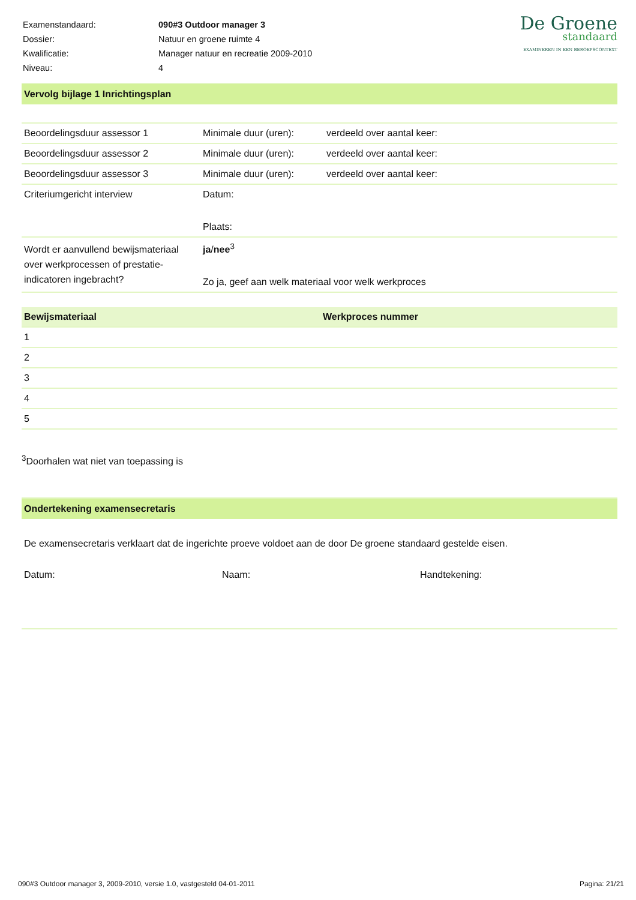| Examenstandaard: | 090#3 Outdoor manager 3 |
| Dossier: | Natuur en groene ruimte 4 |
| Kwalificatie: | Manager natuur en recreatie 2009-2010 |
| Niveau: | 4 |
De Groene
standaard
EXAMINEREN IN EEN BEROEPSCONTEXT
Vervolg bijlage 1 Inrichtingsplan
| Beoordelingsduur assessor 1 | Minimale duur (uren): | verdeeld over aantal keer: |
| Beoordelingsduur assessor 2 | Minimale duur (uren): | verdeeld over aantal keer: |
| Beoordelingsduur assessor 3 | Minimale duur (uren): | verdeeld over aantal keer: |
| Criteriumgericht interview | Datum: Plaats: | |
| Wordt er aanvullend bewijsmateriaal over werkprocessen of prestatie-indicatoren ingebracht? | ja / nee<sup>3</sup> Zo ja, geef aan welk materiaal voor welk werkproces | |
| Bewijsmateriaal | Werkproces nummer |
| --- | --- |
| 1 | |
| 2 | |
| 3 | |
| 4 | |
| 5 | |
<sup>3</sup> Doorhalen wat niet van toepassing is
Ondertekening examensecretaris
De examensecretaris verklaart dat de ingerichte proeve voldoet aan de door De groene standaard gestelde eisen.
Datum: Naam: Handtekening:
090#3 Outdoor manager 3, 2009-2010, versie 1.0, vastgesteld 04-01-2011 Pagina: 21/21